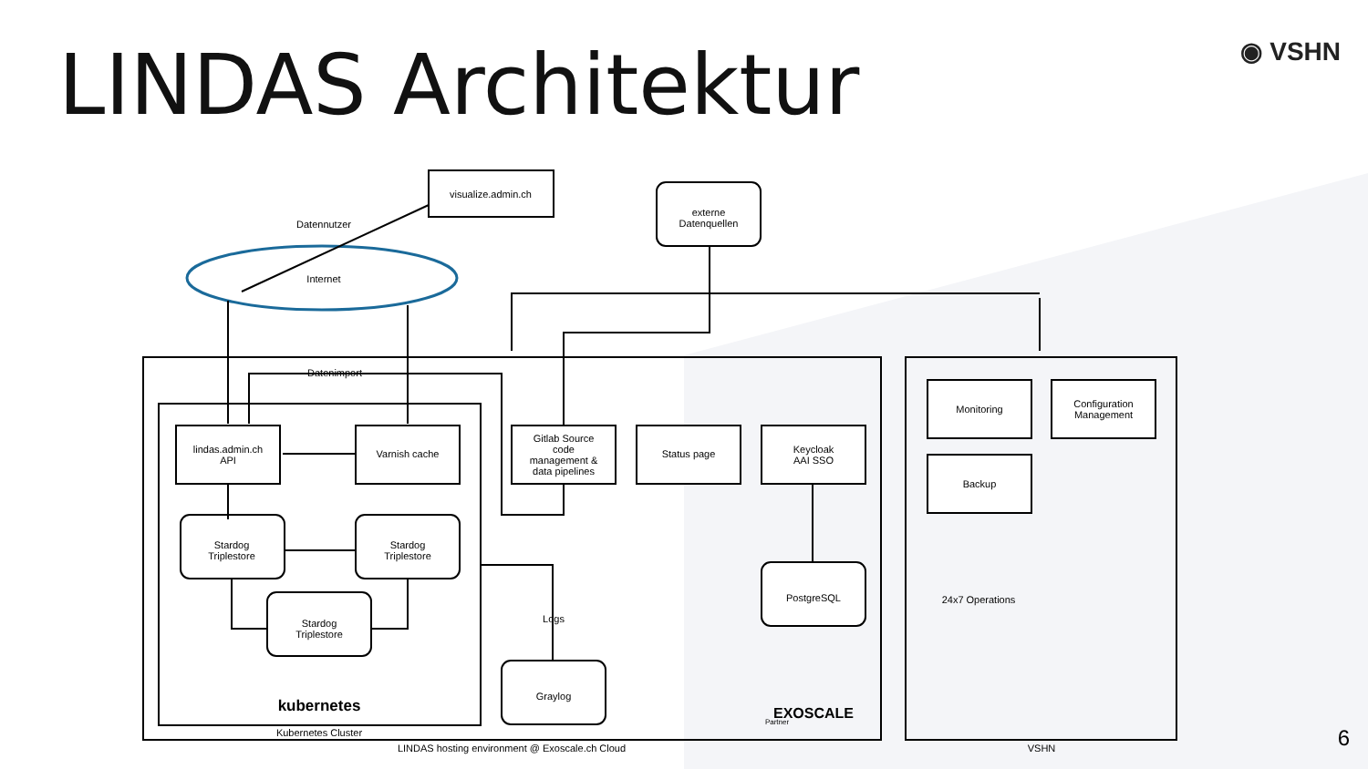LINDAS Architektur ◉ VSHN
visualize.admin.ch
Datennutzer
Internet
externe
Datenquellen
Datenimport
lindas.admin.ch
API
Varnish cache
Gitlab Source
code
management &
data pipelines
Status page
Keycloak
AAI SSO
Monitoring
Configuration
Management
Backup
24x7 Operations
Stardog
Triplestore
Stardog
Triplestore
Stardog
Triplestore
PostgreSQL
Logs
Graylog
kubernetes
Kubernetes Cluster
LINDAS hosting environment @ Exoscale.ch Cloud
VSHN
EXOSCALE
Partner
6